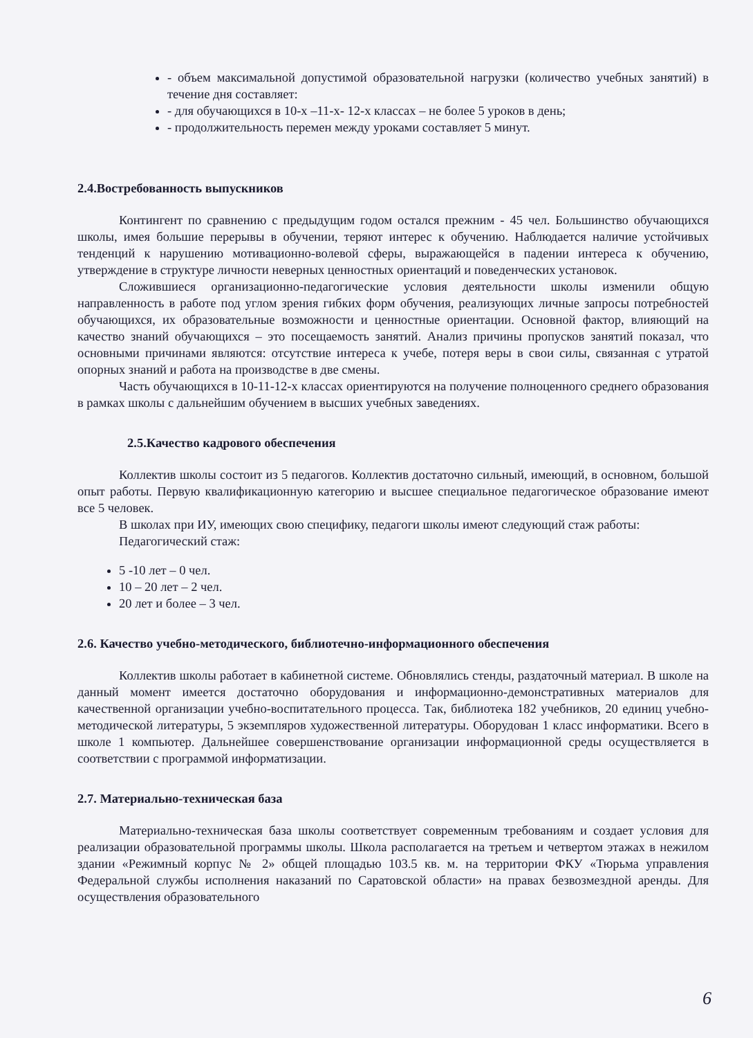- объем максимальной допустимой образовательной нагрузки (количество учебных занятий) в течение дня составляет:
- для обучающихся в 10-х –11-х- 12-х классах – не более 5 уроков в день;
- продолжительность перемен между уроками составляет 5 минут.
2.4.Востребованность выпускников
Контингент по сравнению с предыдущим годом остался прежним - 45 чел. Большинство обучающихся школы, имея большие перерывы в обучении, теряют интерес к обучению. Наблюдается наличие устойчивых тенденций к нарушению мотивационно-волевой сферы, выражающейся в падении интереса к обучению, утверждение в структуре личности неверных ценностных ориентаций и поведенческих установок.
Сложившиеся организационно-педагогические условия деятельности школы изменили общую направленность в работе под углом зрения гибких форм обучения, реализующих личные запросы потребностей обучающихся, их образовательные возможности и ценностные ориентации. Основной фактор, влияющий на качество знаний обучающихся – это посещаемость занятий. Анализ причины пропусков занятий показал, что основными причинами являются: отсутствие интереса к учебе, потеря веры в свои силы, связанная с утратой опорных знаний и работа на производстве в две смены.
Часть обучающихся в 10-11-12-х классах ориентируются на получение полноценного среднего образования в рамках школы с дальнейшим обучением в высших учебных заведениях.
2.5.Качество кадрового обеспечения
Коллектив школы состоит из 5 педагогов. Коллектив достаточно сильный, имеющий, в основном, большой опыт работы. Первую квалификационную категорию и высшее специальное педагогическое образование имеют все 5 человек.
В школах при ИУ, имеющих свою специфику, педагоги школы имеют следующий стаж работы:
Педагогический стаж:
5 -10 лет – 0 чел.
10 – 20 лет – 2 чел.
20 лет и более – 3 чел.
2.6. Качество учебно-методического, библиотечно-информационного обеспечения
Коллектив школы работает в кабинетной системе. Обновлялись стенды, раздаточный материал. В школе на данный момент имеется достаточно оборудования и информационно-демонстративных материалов для качественной организации учебно-воспитательного процесса. Так, библиотека 182 учебников, 20 единиц учебно-методической литературы, 5 экземпляров художественной литературы. Оборудован 1 класс информатики. Всего в школе 1 компьютер. Дальнейшее совершенствование организации информационной среды осуществляется в соответствии с программой информатизации.
2.7. Материально-техническая база
Материально-техническая база школы соответствует современным требованиям и создает условия для реализации образовательной программы школы. Школа располагается на третьем и четвертом этажах в нежилом здании «Режимный корпус № 2» общей площадью 103.5 кв. м. на территории ФКУ «Тюрьма управления Федеральной службы исполнения наказаний по Саратовской области» на правах безвозмездной аренды. Для осуществления образовательного
6